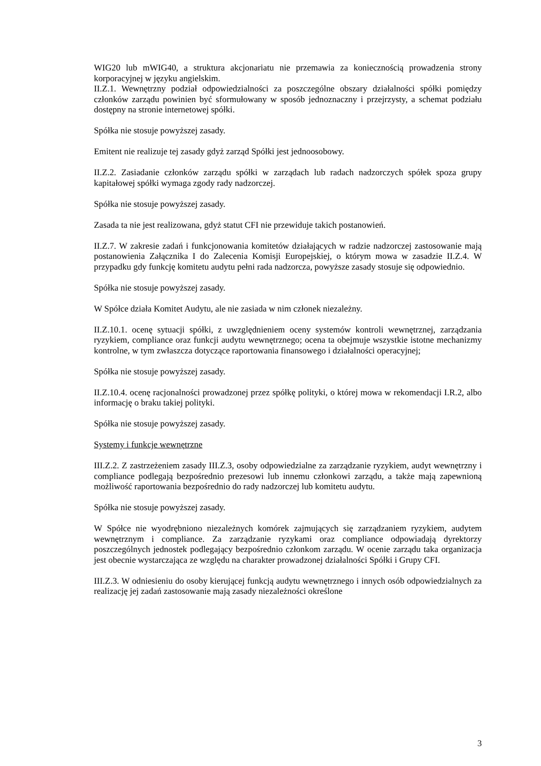WIG20 lub mWIG40, a struktura akcjonariatu nie przemawia za koniecznością prowadzenia strony korporacyjnej w języku angielskim.
II.Z.1. Wewnętrzny podział odpowiedzialności za poszczególne obszary działalności spółki pomiędzy członków zarządu powinien być sformułowany w sposób jednoznaczny i przejrzysty, a schemat podziału dostępny na stronie internetowej spółki.
Spółka nie stosuje powyższej zasady.
Emitent nie realizuje tej zasady gdyż zarząd Spółki jest jednoosobowy.
II.Z.2. Zasiadanie członków zarządu spółki w zarządach lub radach nadzorczych spółek spoza grupy kapitałowej spółki wymaga zgody rady nadzorczej.
Spółka nie stosuje powyższej zasady.
Zasada ta nie jest realizowana, gdyż statut CFI nie przewiduje takich postanowień.
II.Z.7. W zakresie zadań i funkcjonowania komitetów działających w radzie nadzorczej zastosowanie mają postanowienia Załącznika I do Zalecenia Komisji Europejskiej, o którym mowa w zasadzie II.Z.4. W przypadku gdy funkcję komitetu audytu pełni rada nadzorcza, powyższe zasady stosuje się odpowiednio.
Spółka nie stosuje powyższej zasady.
W Spółce działa Komitet Audytu, ale nie zasiada w nim członek niezależny.
II.Z.10.1. ocenę sytuacji spółki, z uwzględnieniem oceny systemów kontroli wewnętrznej, zarządzania ryzykiem, compliance oraz funkcji audytu wewnętrznego; ocena ta obejmuje wszystkie istotne mechanizmy kontrolne, w tym zwłaszcza dotyczące raportowania finansowego i działalności operacyjnej;
Spółka nie stosuje powyższej zasady.
II.Z.10.4. ocenę racjonalności prowadzonej przez spółkę polityki, o której mowa w rekomendacji I.R.2, albo informację o braku takiej polityki.
Spółka nie stosuje powyższej zasady.
Systemy i funkcje wewnętrzne
III.Z.2. Z zastrzeżeniem zasady III.Z.3, osoby odpowiedzialne za zarządzanie ryzykiem, audyt wewnętrzny i compliance podlegają bezpośrednio prezesowi lub innemu członkowi zarządu, a także mają zapewnioną możliwość raportowania bezpośrednio do rady nadzorczej lub komitetu audytu.
Spółka nie stosuje powyższej zasady.
W Spółce nie wyodrębniono niezależnych komórek zajmujących się zarządzaniem ryzykiem, audytem wewnętrznym i compliance. Za zarządzanie ryzykami oraz compliance odpowiadają dyrektorzy poszczególnych jednostek podlegający bezpośrednio członkom zarządu. W ocenie zarządu taka organizacja jest obecnie wystarczająca ze względu na charakter prowadzonej działalności Spółki i Grupy CFI.
III.Z.3. W odniesieniu do osoby kierującej funkcją audytu wewnętrznego i innych osób odpowiedzialnych za realizację jej zadań zastosowanie mają zasady niezależności określone
3